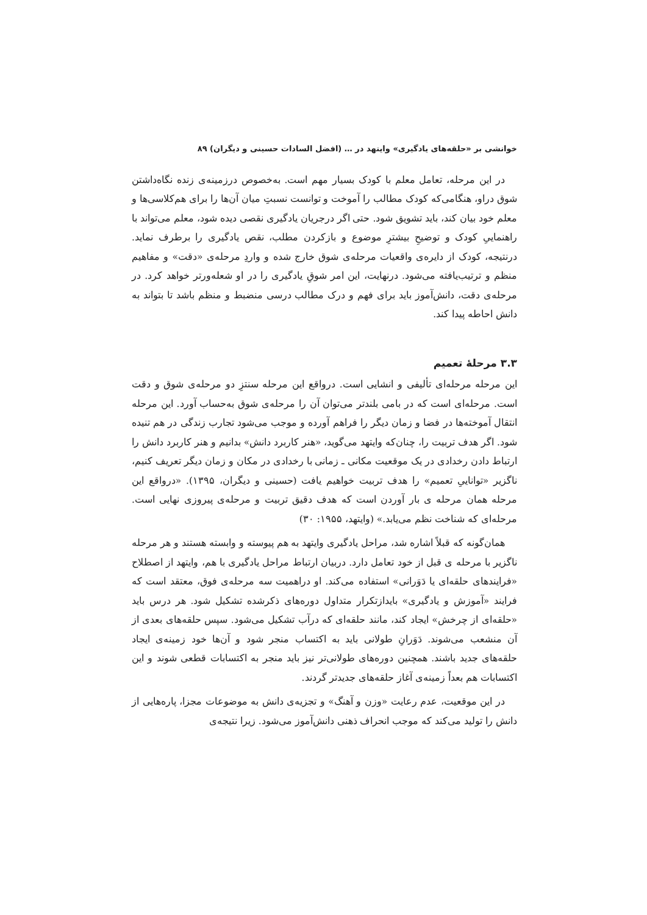خوانشی بر «حلقه‌های یادگیری» وایتهد در … (افضل السادات حسینی و دیگران) ۸۹
در این مرحله، تعامل معلم با کودک بسیار مهم است. به‌خصوص درزمینه‌ی زنده نگاه‌داشتن شوق دراو، هنگامی‌که کودک مطالب را آموخت و توانست نسبتِ میان آن‌ها را برای هم‌کلاسی‌ها و معلم خود بیان کند، باید تشویق شود. حتی اگر درجریان یادگیری نقصی دیده شود، معلم می‌تواند با راهنماییِ کودک و توضیحِ بیشترِ موضوع و بازکردن مطلب، نقص یادگیری را برطرف نماید. درنتیجه، کودک از دایره‌ی واقعیات مرحله‌ی شوق خارج شده و واردِ مرحله‌ی «دقت» و مفاهیم منظم و ترتیب‌یافته می‌شود. درنهایت، این امر شوقِ یادگیری را در او شعله‌ورتر خواهد کرد. در مرحله‌ی دقت، دانش‌آموز باید برای فهم و درک مطالب درسی منضبط و منظم باشد تا بتواند به دانش احاطه پیدا کند.
۳.۳ مرحلهٔ تعمیم
این مرحله مرحله‌ای تألیفی و انشایی است. درواقع این مرحله سنتزِ دو مرحله‌ی شوق و دقت است. مرحله‌ای است که در بامی بلندتر می‌توان آن را مرحله‌ی شوق به‌حساب آورد. این مرحله انتقال آموخته‌ها در فضا و زمان دیگر را فراهم آورده و موجب می‌شود تجارب زندگی در هم تنیده شود. اگر هدف تربیت را، چنان‌که وایتهد می‌گوید، «هنر کاربرد دانش» بدانیم و هنر کاربرد دانش را ارتباط دادن رخدادی در یک موقعیت مکانی ـ زمانی با رخدادی در مکان و زمان دیگر تعریف کنیم، ناگزیر «تواناییِ تعمیم» را هدف تربیت خواهیم یافت (حسینی و دیگران، ۱۳۹۵). «درواقع این مرحله همان مرحله ی بار آوردن است که هدف دقیق تربیت و مرحله‌ی پیروزی نهایی است. مرحله‌ای که شناخت نظم می‌یابد.» (وایتهد، ۱۹۵۵: ۳۰)
همان‌گونه که قبلاً اشاره شد، مراحل یادگیری وایتهد به هم پیوسته و وابسته هستند و هر مرحله ناگزیر با مرحله ی قبل از خود تعامل دارد. دربیان ارتباط مراحل یادگیری با هم، وایتهد از اصطلاح «فرایندهای حلقه‌ای یا دَوَرانی» استفاده می‌کند. او دراهمیت سه مرحله‌ی فوق، معتقد است که فرایند «آموزش و یادگیری» بایدازتکرار متداول دوره‌های ذکرشده تشکیل شود. هر درس باید «حلقه‌ای از چرخش» ایجاد کند، مانند حلقه‌ای که درآب تشکیل می‌شود. سپس حلقه‌های بعدی از آن منشعب می‌شوند. دَوَرانِ طولانی باید به اکتساب منجر شود و آن‌ها خود زمینه‌ی ایجاد حلقه‌های جدید باشند. همچنین دوره‌های طولانی‌تر نیز باید منجر به اکتسابات قطعی شوند و این اکتسابات هم بعداً زمینه‌ی آغاز حلقه‌های جدیدتر گردند.
در این موقعیت، عدم رعایت «وزن و آهنگ» و تجزیه‌ی دانش به موضوعات مجزا، پاره‌هایی از دانش را تولید می‌کند که موجب انحراف ذهنی دانش‌آموز می‌شود. زیرا نتیجه‌ی